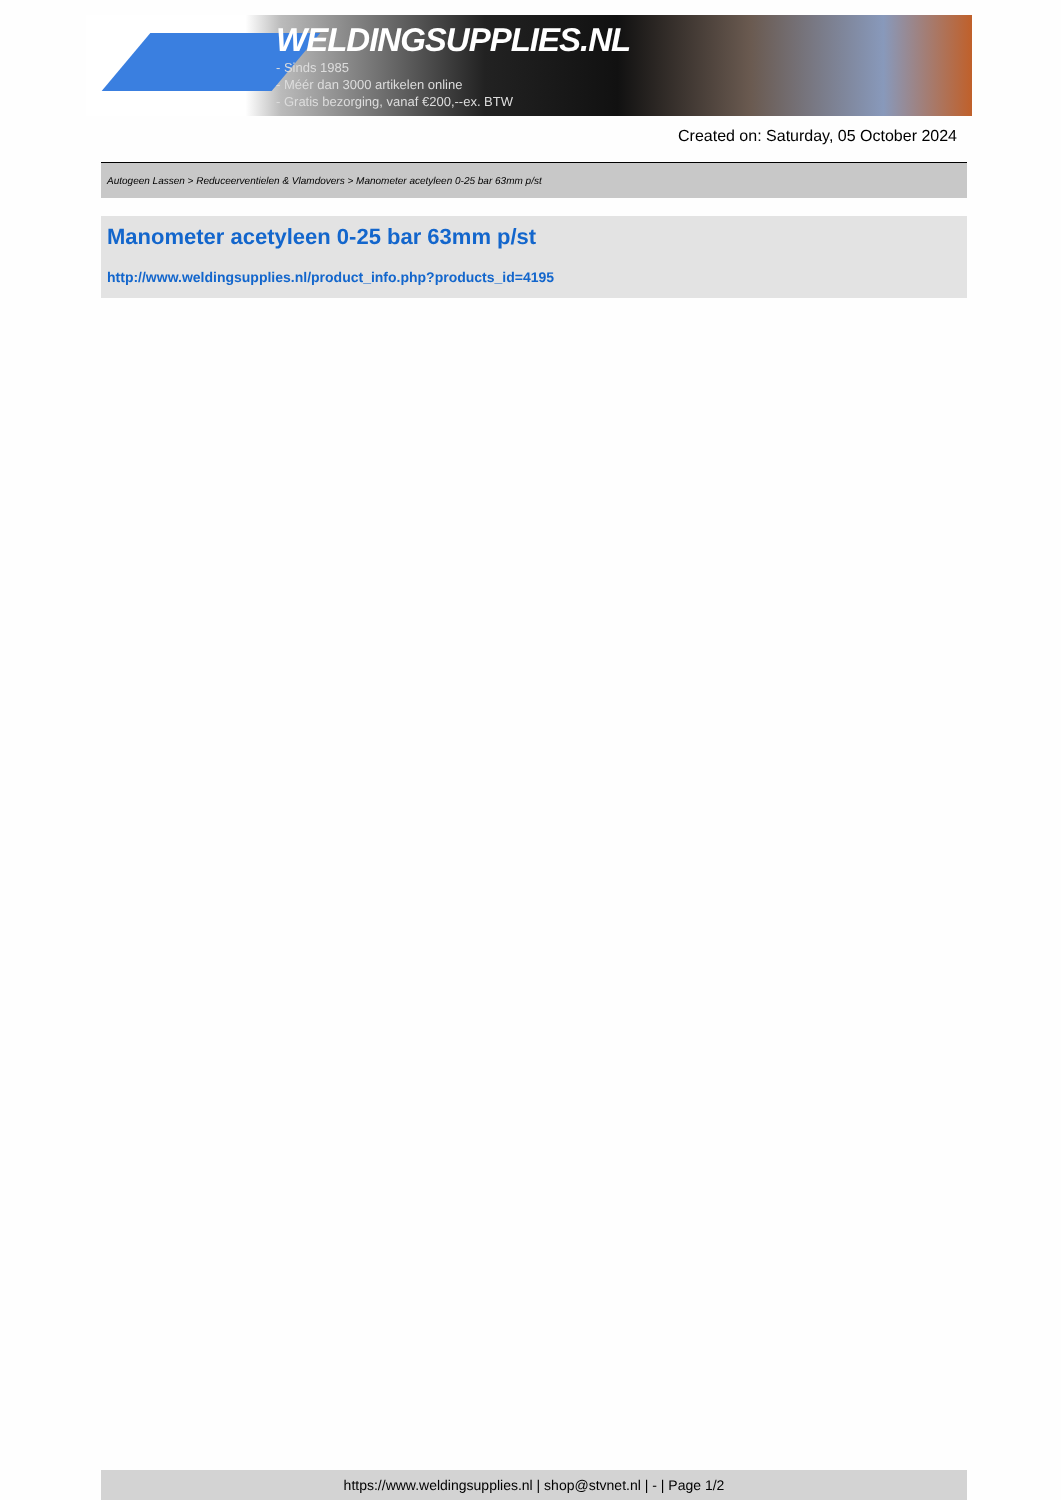WELDINGSUPPLIES.NL
- Sinds 1985
- Méér dan 3000 artikelen online
- Gratis bezorging, vanaf €200,--ex. BTW
Created on: Saturday, 05 October 2024
Autogeen Lassen > Reduceerventielen & Vlamdovers > Manometer acetyleen 0-25 bar 63mm p/st
Manometer acetyleen 0-25 bar 63mm p/st
http://www.weldingsupplies.nl/product_info.php?products_id=4195
https://www.weldingsupplies.nl | shop@stvnet.nl | - | Page 1/2